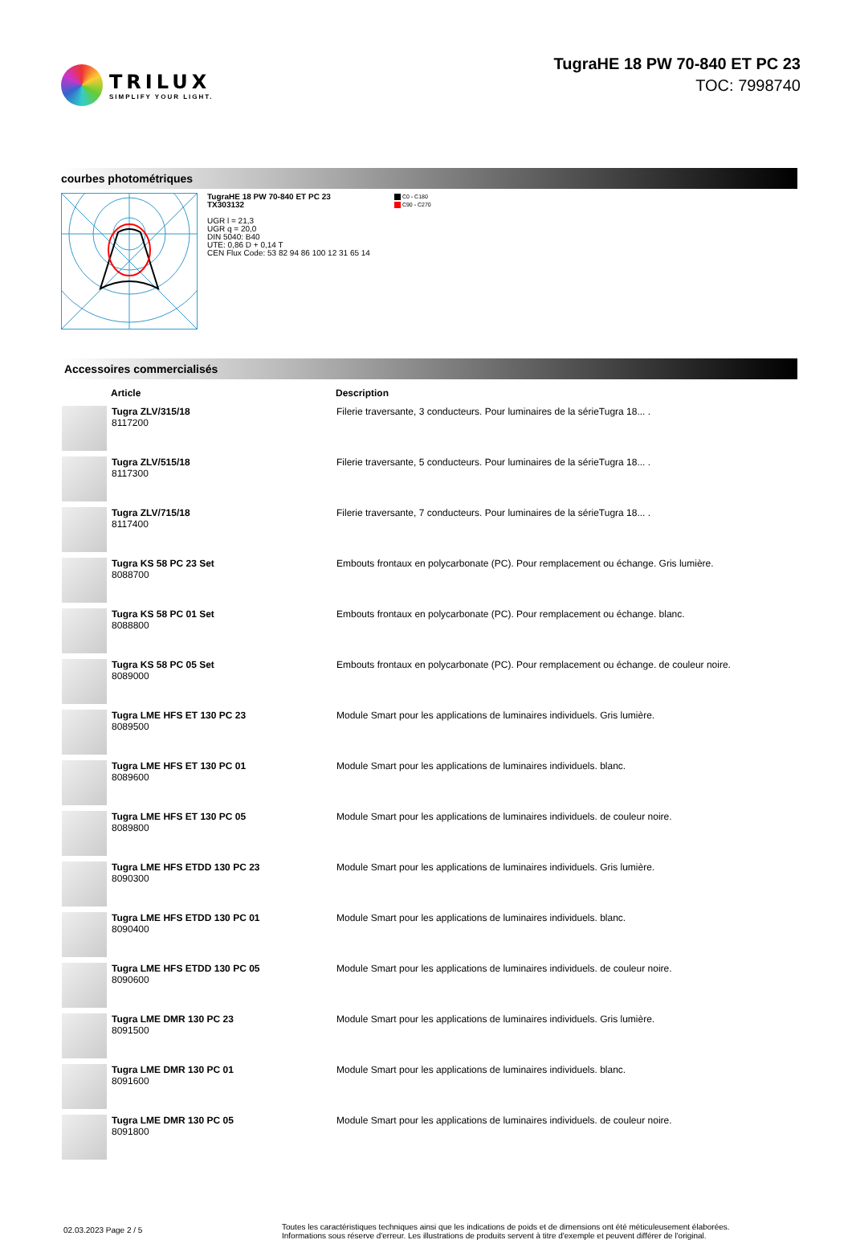TRILUX
SIMPLIFY YOUR LIGHT.
TugraHE 18 PW 70-840 ET PC 23
TOC: 7998740
courbes photométriques
TugraHE 18 PW 70-840 ET PC 23
TX303132
UGR l = 21,3
UGR q = 20,0
DIN 5040: B40
UTE: 0,86 D + 0,14 T
CEN Flux Code: 53 82 94 86 100 12 31 65 14
C0 - C180
C90 - C270
Accessoires commercialisés
| | Article | Description |
| --- | --- | --- |
| | Tugra ZLV/315/18 8117200 | Filerie traversante, 3 conducteurs. Pour luminaires de la sérieTugra 18... . |
| | Tugra ZLV/515/18 8117300 | Filerie traversante, 5 conducteurs. Pour luminaires de la sérieTugra 18... . |
| | Tugra ZLV/715/18 8117400 | Filerie traversante, 7 conducteurs. Pour luminaires de la sérieTugra 18... . |
| | Tugra KS 58 PC 23 Set 8088700 | Embouts frontaux en polycarbonate (PC). Pour remplacement ou échange. Gris lumière. |
| | Tugra KS 58 PC 01 Set 8088800 | Embouts frontaux en polycarbonate (PC). Pour remplacement ou échange. blanc. |
| | Tugra KS 58 PC 05 Set 8089000 | Embouts frontaux en polycarbonate (PC). Pour remplacement ou échange. de couleur noire. |
| | Tugra LME HFS ET 130 PC 23 8089500 | Module Smart pour les applications de luminaires individuels. Gris lumière. |
| | Tugra LME HFS ET 130 PC 01 8089600 | Module Smart pour les applications de luminaires individuels. blanc. |
| | Tugra LME HFS ET 130 PC 05 8089800 | Module Smart pour les applications de luminaires individuels. de couleur noire. |
| | Tugra LME HFS ETDD 130 PC 23 8090300 | Module Smart pour les applications de luminaires individuels. Gris lumière. |
| | Tugra LME HFS ETDD 130 PC 01 8090400 | Module Smart pour les applications de luminaires individuels. blanc. |
| | Tugra LME HFS ETDD 130 PC 05 8090600 | Module Smart pour les applications de luminaires individuels. de couleur noire. |
| | Tugra LME DMR 130 PC 23 8091500 | Module Smart pour les applications de luminaires individuels. Gris lumière. |
| | Tugra LME DMR 130 PC 01 8091600 | Module Smart pour les applications de luminaires individuels. blanc. |
| | Tugra LME DMR 130 PC 05 8091800 | Module Smart pour les applications de luminaires individuels. de couleur noire. |
02.03.2023 Page 2 / 5
Toutes les caractéristiques techniques ainsi que les indications de poids et de dimensions ont été méticuleusement élaborées.
Informations sous réserve d'erreur. Les illustrations de produits servent à titre d'exemple et peuvent différer de l'original.